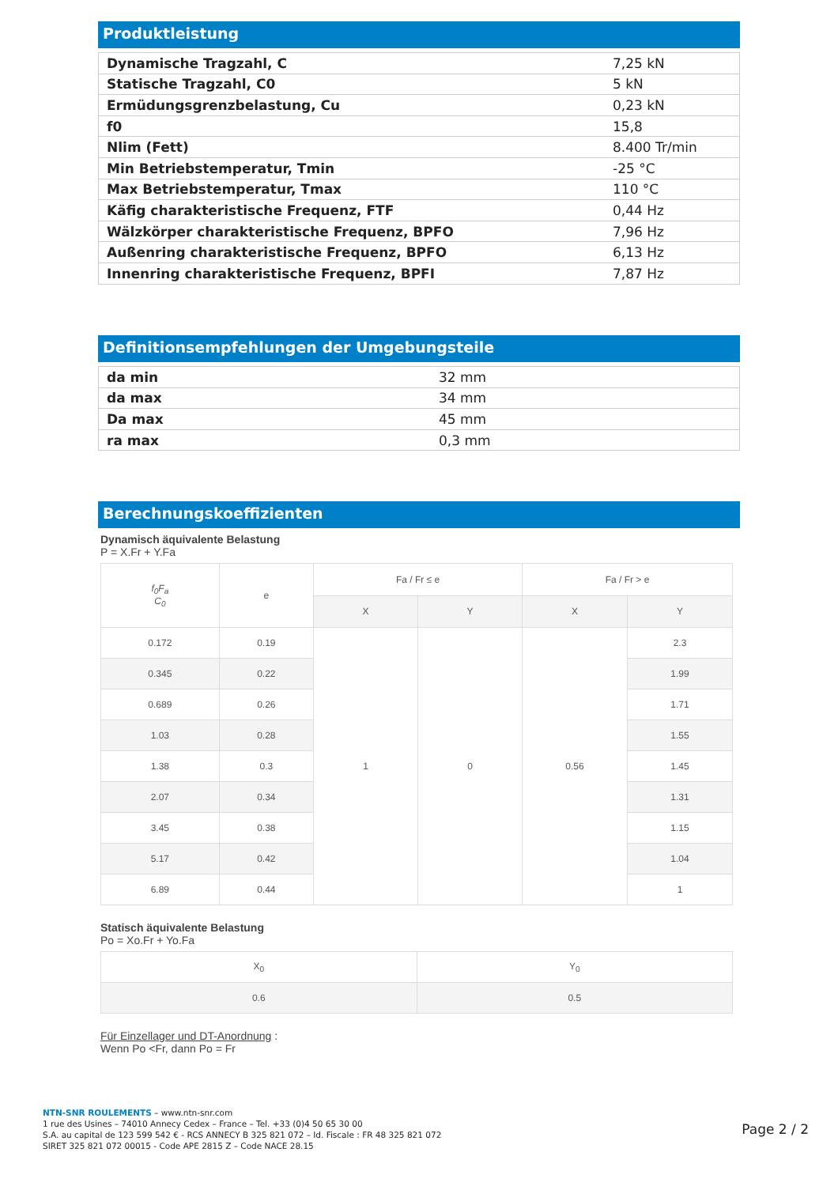Produktleistung
| Dynamische Tragzahl, C | 7,25 kN |
| Statische Tragzahl, C0 | 5 kN |
| Ermüdungsgrenzbelastung, Cu | 0,23 kN |
| f0 | 15,8 |
| Nlim (Fett) | 8.400 Tr/min |
| Min Betriebstemperatur, Tmin | -25 °C |
| Max Betriebstemperatur, Tmax | 110 °C |
| Käfig charakteristische Frequenz, FTF | 0,44 Hz |
| Wälzkörper charakteristische Frequenz, BPFO | 7,96 Hz |
| Außenring charakteristische Frequenz, BPFO | 6,13 Hz |
| Innenring charakteristische Frequenz, BPFI | 7,87 Hz |
Definitionsempfehlungen der Umgebungsteile
| da min | 32 mm |
| da max | 34 mm |
| Da max | 45 mm |
| ra max | 0,3 mm |
Berechnungskoeffizienten
Dynamisch äquivalente Belastung
P = X.Fr + Y.Fa
| f<sub>0</sub>F<sub>a</sub> C<sub>0</sub> | e | Fa / Fr ≤ e | | Fa / Fr > e | |
| --- | --- | --- | --- | --- | --- |
| | | X | Y | X | Y |
| 0.172 | 0.19 | 1 | 0 | 0.56 | 2.3 |
| 0.345 | 0.22 | | | | 1.99 |
| 0.689 | 0.26 | | | | 1.71 |
| 1.03 | 0.28 | | | | 1.55 |
| 1.38 | 0.3 | | | | 1.45 |
| 2.07 | 0.34 | | | | 1.31 |
| 3.45 | 0.38 | | | | 1.15 |
| 5.17 | 0.42 | | | | 1.04 |
| 6.89 | 0.44 | | | | 1 |
Statisch äquivalente Belastung
Po = Xo.Fr + Yo.Fa
| X<sub>0</sub> | Y<sub>0</sub> |
| 0.6 | 0.5 |
Für Einzellager und DT-Anordnung :
Wenn Po <Fr, dann Po = Fr
NTN-SNR ROULEMENTS – www.ntn-snr.com
1 rue des Usines – 74010 Annecy Cedex – France – Tel. +33 (0)4 50 65 30 00
S.A. au capital de 123 599 542 € - RCS ANNECY B 325 821 072 – Id. Fiscale : FR 48 325 821 072
SIRET 325 821 072 00015 - Code APE 2815 Z – Code NACE 28.15
Page 2 / 2